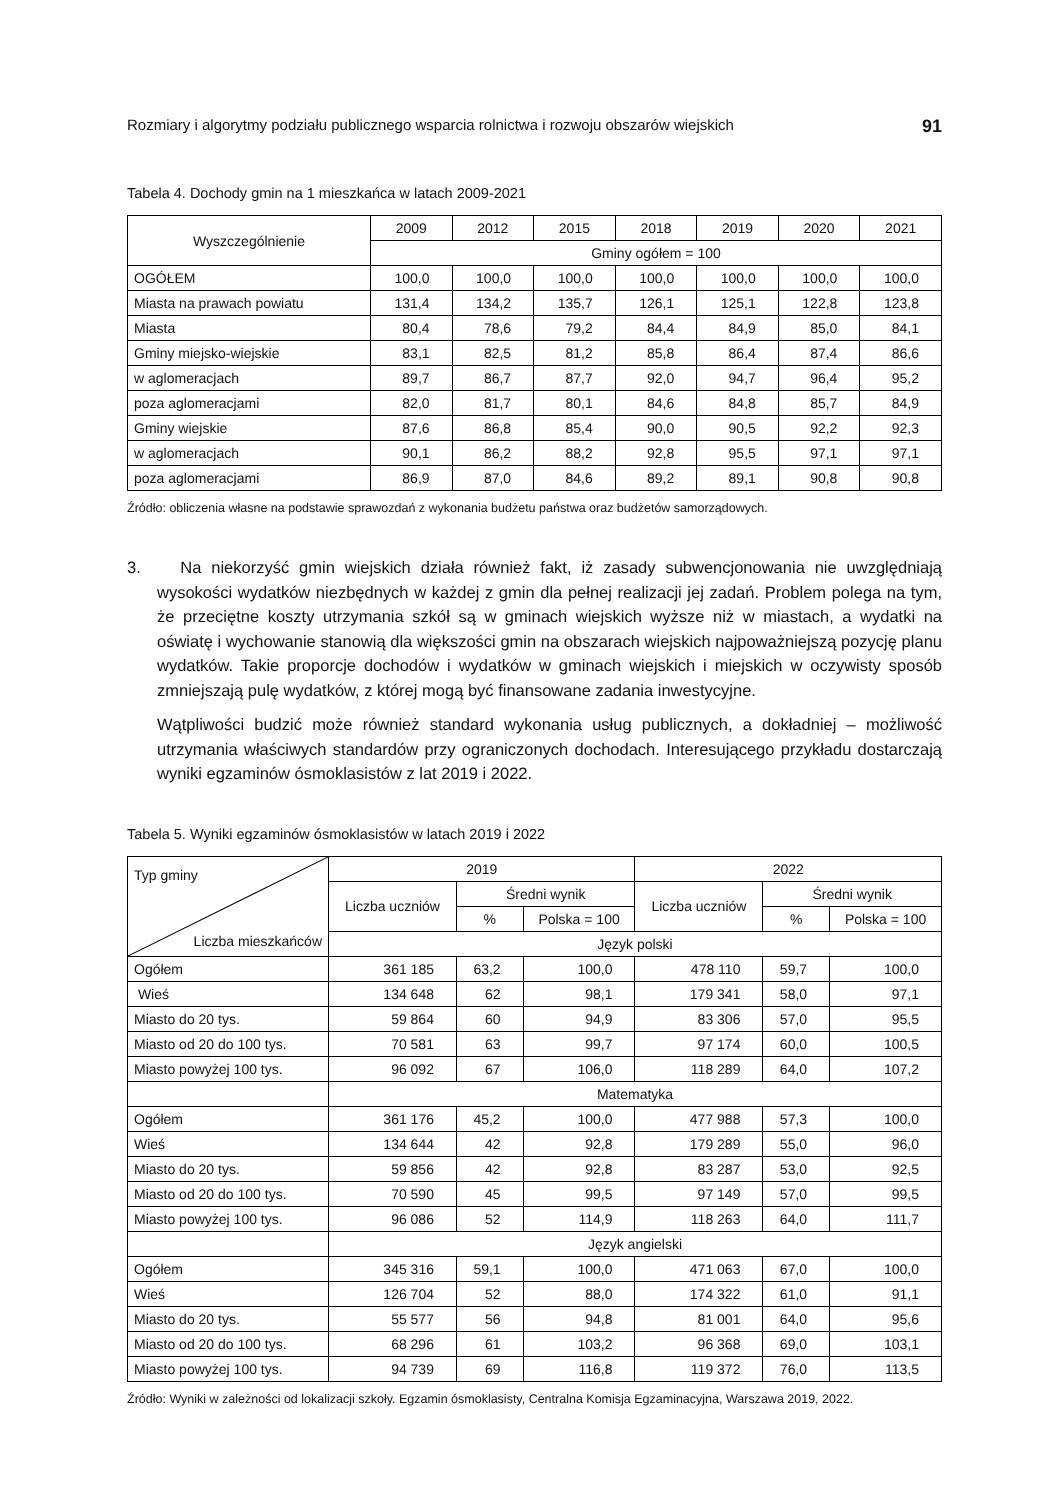Rozmiary i algorytmy podziału publicznego wsparcia rolnictwa i rozwoju obszarów wiejskich 91
Tabela 4. Dochody gmin na 1 mieszkańca w latach 2009-2021
| Wyszczególnienie | 2009 | 2012 | 2015 | 2018 | 2019 | 2020 | 2021 |
| --- | --- | --- | --- | --- | --- | --- | --- |
| | Gminy ogółem = 100 | | | | | | |
| OGÓŁEM | 100,0 | 100,0 | 100,0 | 100,0 | 100,0 | 100,0 | 100,0 |
| Miasta na prawach powiatu | 131,4 | 134,2 | 135,7 | 126,1 | 125,1 | 122,8 | 123,8 |
| Miasta | 80,4 | 78,6 | 79,2 | 84,4 | 84,9 | 85,0 | 84,1 |
| Gminy miejsko-wiejskie | 83,1 | 82,5 | 81,2 | 85,8 | 86,4 | 87,4 | 86,6 |
| w aglomeracjach | 89,7 | 86,7 | 87,7 | 92,0 | 94,7 | 96,4 | 95,2 |
| poza aglomeracjami | 82,0 | 81,7 | 80,1 | 84,6 | 84,8 | 85,7 | 84,9 |
| Gminy wiejskie | 87,6 | 86,8 | 85,4 | 90,0 | 90,5 | 92,2 | 92,3 |
| w aglomeracjach | 90,1 | 86,2 | 88,2 | 92,8 | 95,5 | 97,1 | 97,1 |
| poza aglomeracjami | 86,9 | 87,0 | 84,6 | 89,2 | 89,1 | 90,8 | 90,8 |
Źródło: obliczenia własne na podstawie sprawozdań z wykonania budżetu państwa oraz budżetów samorządowych.
3. Na niekorzyść gmin wiejskich działa również fakt, iż zasady subwencjonowania nie uwzględniają wysokości wydatków niezbędnych w każdej z gmin dla pełnej realizacji jej zadań. Problem polega na tym, że przeciętne koszty utrzymania szkół są w gminach wiejskich wyższe niż w miastach, a wydatki na oświatę i wychowanie stanowią dla większości gmin na obszarach wiejskich najpoważniejszą pozycję planu wydatków. Takie proporcje dochodów i wydatków w gminach wiejskich i miejskich w oczywisty sposób zmniejszają pulę wydatków, z której mogą być finansowane zadania inwestycyjne.
Wątpliwości budzić może również standard wykonania usług publicznych, a dokładniej – możliwość utrzymania właściwych standardów przy ograniczonych dochodach. Interesującego przykładu dostarczają wyniki egzaminów ósmoklasistów z lat 2019 i 2022.
Tabela 5. Wyniki egzaminów ósmoklasistów w latach 2019 i 2022
| Typ gminy Liczba mieszkańców | 2019 | | | 2022 | | |
| --- | --- | --- | --- | --- | --- | --- |
| | Liczba uczniów | Średni wynik | | Liczba uczniów | Średni wynik | |
| | | % | Polska = 100 | | % | Polska = 100 |
| | Język polski | | | | | |
| Ogółem | 361 185 | 63,2 | 100,0 | 478 110 | 59,7 | 100,0 |
| Wieś | 134 648 | 62 | 98,1 | 179 341 | 58,0 | 97,1 |
| Miasto do 20 tys. | 59 864 | 60 | 94,9 | 83 306 | 57,0 | 95,5 |
| Miasto od 20 do 100 tys. | 70 581 | 63 | 99,7 | 97 174 | 60,0 | 100,5 |
| Miasto powyżej 100 tys. | 96 092 | 67 | 106,0 | 118 289 | 64,0 | 107,2 |
| | Matematyka | | | | | |
| Ogółem | 361 176 | 45,2 | 100,0 | 477 988 | 57,3 | 100,0 |
| Wieś | 134 644 | 42 | 92,8 | 179 289 | 55,0 | 96,0 |
| Miasto do 20 tys. | 59 856 | 42 | 92,8 | 83 287 | 53,0 | 92,5 |
| Miasto od 20 do 100 tys. | 70 590 | 45 | 99,5 | 97 149 | 57,0 | 99,5 |
| Miasto powyżej 100 tys. | 96 086 | 52 | 114,9 | 118 263 | 64,0 | 111,7 |
| | Język angielski | | | | | |
| Ogółem | 345 316 | 59,1 | 100,0 | 471 063 | 67,0 | 100,0 |
| Wieś | 126 704 | 52 | 88,0 | 174 322 | 61,0 | 91,1 |
| Miasto do 20 tys. | 55 577 | 56 | 94,8 | 81 001 | 64,0 | 95,6 |
| Miasto od 20 do 100 tys. | 68 296 | 61 | 103,2 | 96 368 | 69,0 | 103,1 |
| Miasto powyżej 100 tys. | 94 739 | 69 | 116,8 | 119 372 | 76,0 | 113,5 |
Źródło: Wyniki w zależności od lokalizacji szkoły. Egzamin ósmoklasisty, Centralna Komisja Egzaminacyjna, Warszawa 2019, 2022.